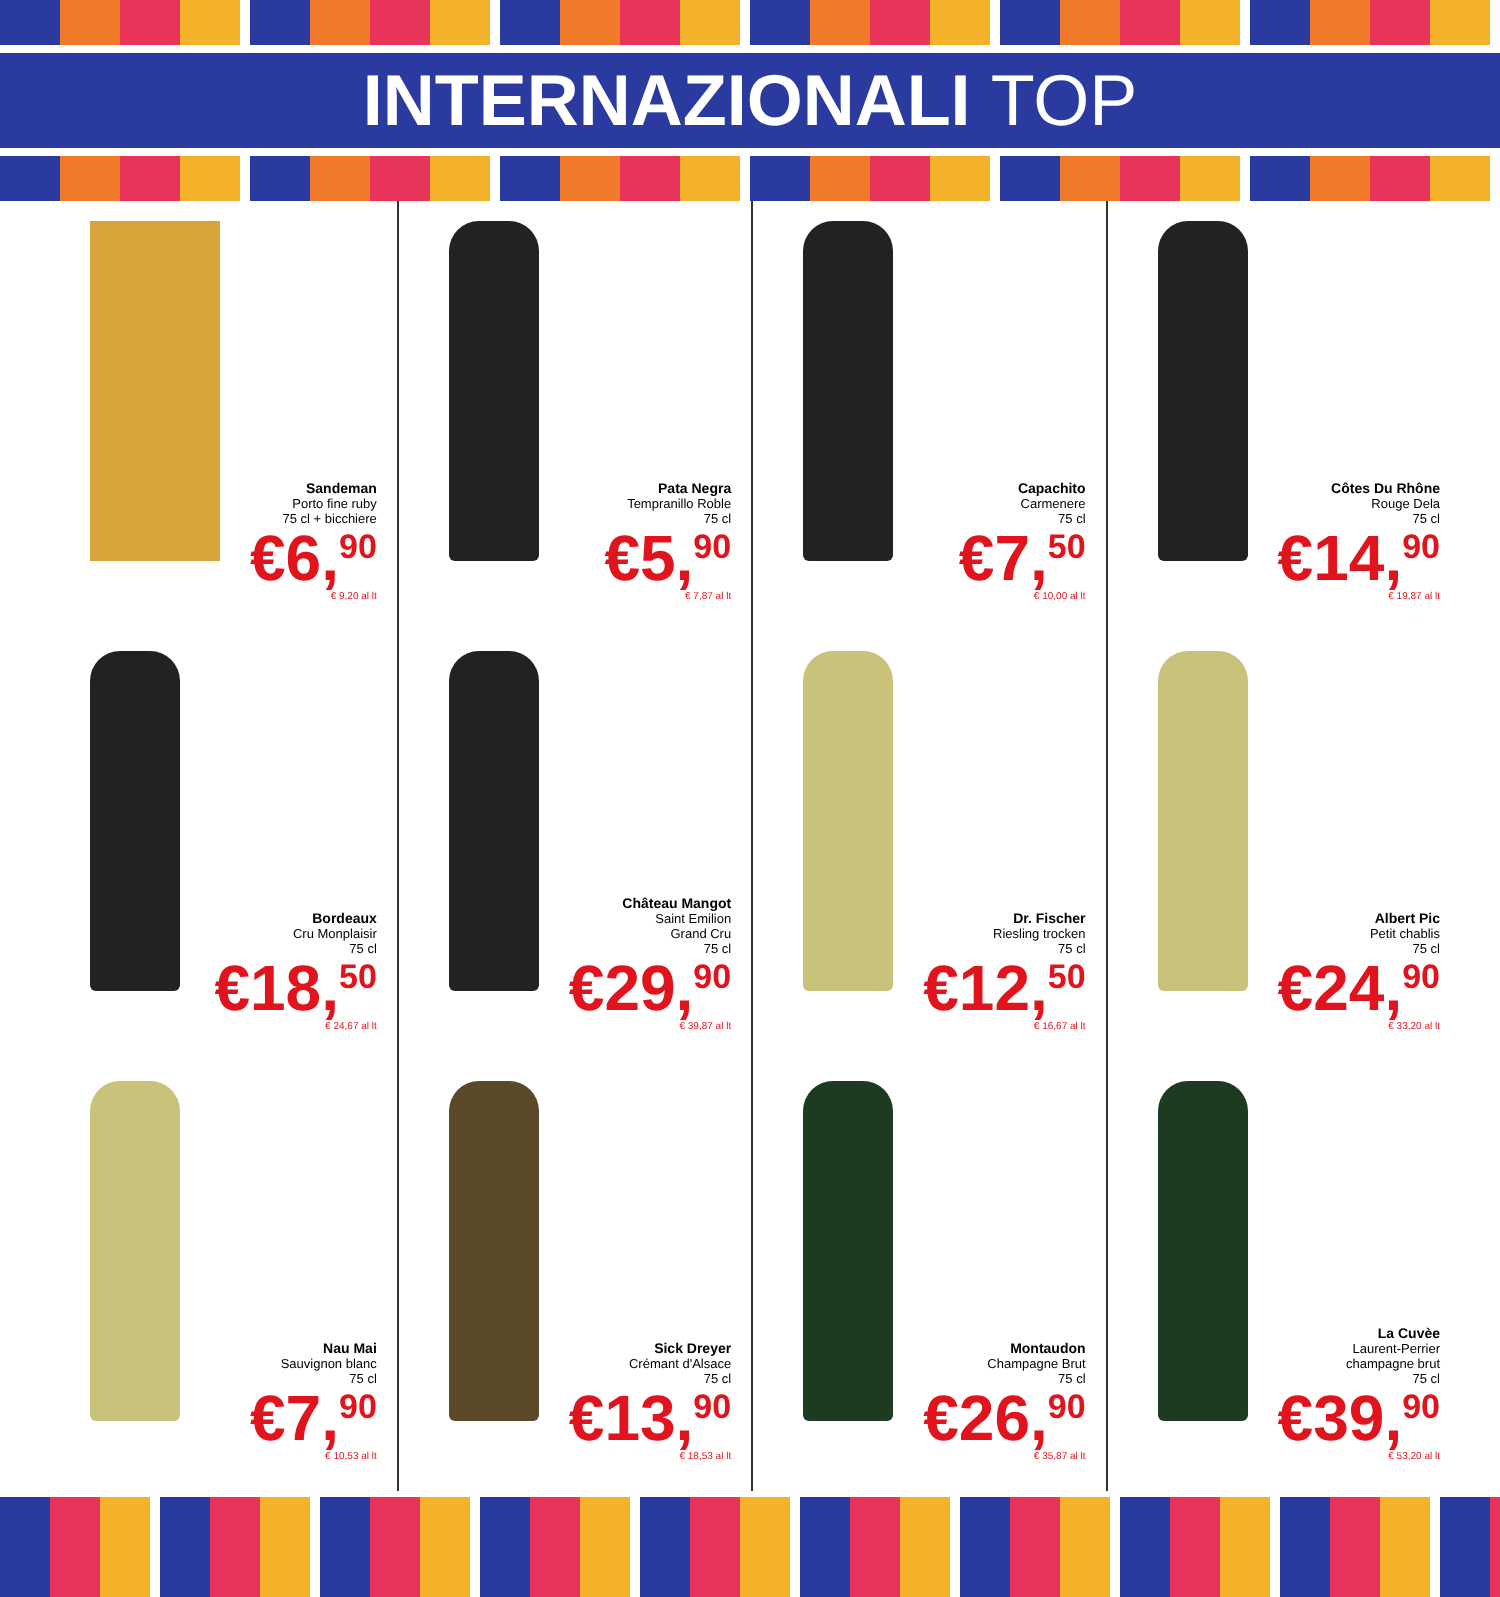INTERNAZIONALI TOP
Sandeman
Porto fine ruby
75 cl + bicchiere
€6,<sup>90</sup>
€ 9,20 al lt
Pata Negra
Tempranillo Roble
75 cl
€5,<sup>90</sup>
€ 7,87 al lt
Capachito
Carmenere
75 cl
€7,<sup>50</sup>
€ 10,00 al lt
Côtes Du Rhône
Rouge Dela
75 cl
€14,<sup>90</sup>
€ 19,87 al lt
Bordeaux
Cru Monplaisir
75 cl
€18,<sup>50</sup>
€ 24,67 al lt
Château Mangot
Saint Emilion
Grand Cru
75 cl
€29,<sup>90</sup>
€ 39,87 al lt
Dr. Fischer
Riesling trocken
75 cl
€12,<sup>50</sup>
€ 16,67 al lt
Albert Pic
Petit chablis
75 cl
€24,<sup>90</sup>
€ 33,20 al lt
Nau Mai
Sauvignon blanc
75 cl
€7,<sup>90</sup>
€ 10,53 al lt
Sick Dreyer
Crémant d'Alsace
75 cl
€13,<sup>90</sup>
€ 18,53 al lt
Montaudon
Champagne Brut
75 cl
€26,<sup>90</sup>
€ 35,87 al lt
La Cuvèe
Laurent-Perrier
champagne brut
75 cl
€39,<sup>90</sup>
€ 53,20 al lt